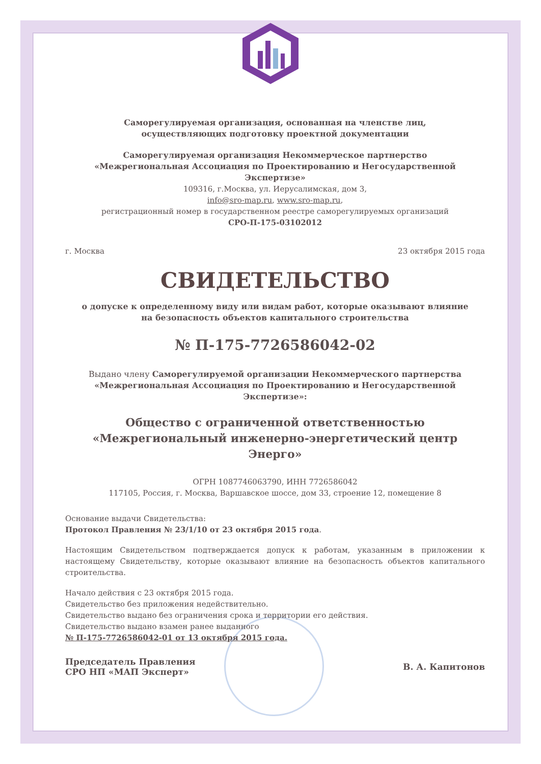Саморегулируемая организация, основанная на членстве лиц,
осуществляющих подготовку проектной документации
Саморегулируемая организация Некоммерческое партнерство
«Межрегиональная Ассоциация по Проектированию и Негосударственной Экспертизе»
109316, г.Москва, ул. Иерусалимская, дом 3,
info@sro-map.ru, www.sro-map.ru,
регистрационный номер в государственном реестре саморегулируемых организаций
СРО-П-175-03102012
г. Москва 23 октября 2015 года
СВИДЕТЕЛЬСТВО
о допуске к определенному виду или видам работ, которые оказывают влияние
на безопасность объектов капитального строительства
№ П-175-7726586042-02
Выдано члену Саморегулируемой организации Некоммерческого партнерства «Межрегиональная Ассоциация по Проектированию и Негосударственной Экспертизе»:
Общество с ограниченной ответственностью «Межрегиональный инженерно-энергетический центр Энерго»
ОГРН 1087746063790, ИНН 7726586042
117105, Россия, г. Москва, Варшавское шоссе, дом 33, строение 12, помещение 8
Основание выдачи Свидетельства:
Протокол Правления № 23/1/10 от 23 октября 2015 года.
Настоящим Свидетельством подтверждается допуск к работам, указанным в приложении к настоящему Свидетельству, которые оказывают влияние на безопасность объектов капитального строительства.
Начало действия с 23 октября 2015 года.
Свидетельство без приложения недействительно.
Свидетельство выдано без ограничения срока и территории его действия.
Свидетельство выдано взамен ранее выданного
№ П-175-7726586042-01 от 13 октября 2015 года.
Председатель Правления
СРО НП «МАП Эксперт» В. А. Капитонов